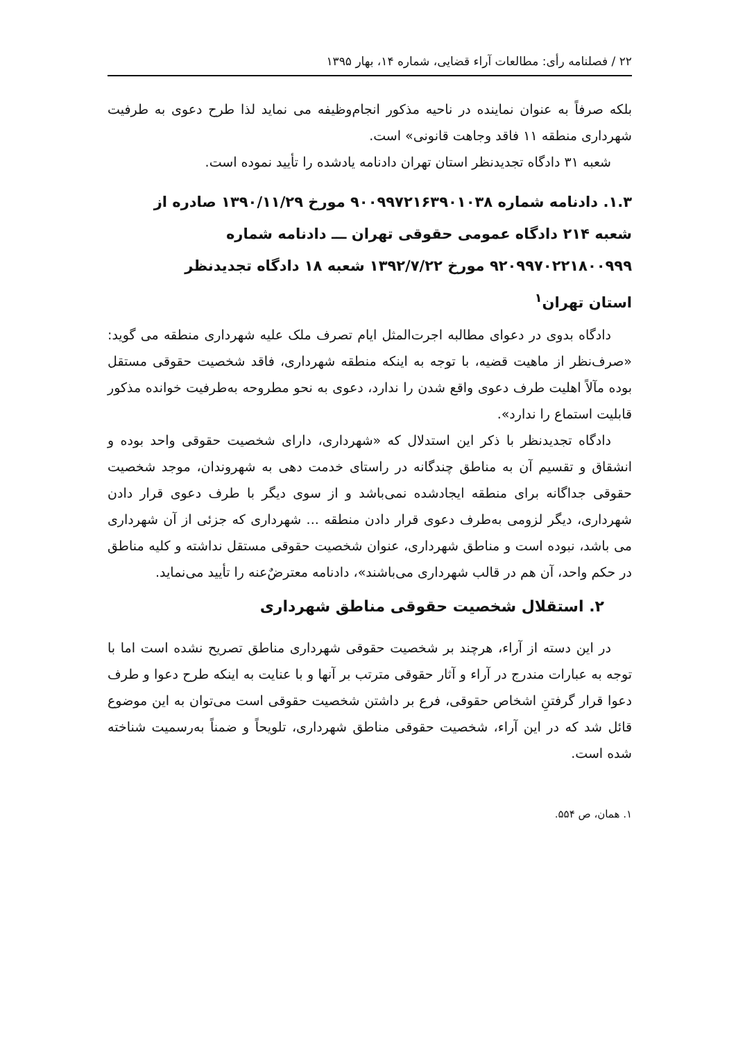۲۲ / فصلنامه رأی: مطالعات آراء قضایی، شماره ۱۴، بهار ۱۳۹۵
بلکه صرفاً به عنوان نماینده در ناحیه مذکور انجام‌وظیفه می نماید لذا طرح دعوی به طرفیت شهرداری منطقه ۱۱ فاقد وجاهت قانونی» است.
شعبه ۳۱ دادگاه تجدیدنظر استان تهران دادنامه یادشده را تأیید نموده است.
۱.۳. دادنامه شماره ۹۰۰۹۹۷۲۱۶۳۹۰۱۰۳۸ مورخ ۱۳۹۰/۱۱/۲۹ صادره از شعبه ۲۱۴ دادگاه عمومی حقوقی تهران ـــ دادنامه شماره ۹۲۰۹۹۷۰۲۲۱۸۰۰۹۹۹ مورخ ۱۳۹۲/۷/۲۲ شعبه ۱۸ دادگاه تجدیدنظر استان تهران<sup>۱</sup>
دادگاه بدوی در دعوای مطالبه اجرت‌المثل ایام تصرف ملک علیه شهرداری منطقه می گوید: «صرف‌نظر از ماهیت قضیه، با توجه به اینکه منطقه شهرداری، فاقد شخصیت حقوقی مستقل بوده مآلاً اهلیت طرف دعوی واقع شدن را ندارد، دعوی به نحو مطروحه به‌طرفیت خوانده مذکور قابلیت استماع را ندارد».
دادگاه تجدیدنظر با ذکر این استدلال که «شهرداری، دارای شخصیت حقوقی واحد بوده و انشقاق و تقسیم آن به مناطق چندگانه در راستای خدمت دهی به شهروندان، موجد شخصیت حقوقی جداگانه برای منطقه ایجادشده نمی‌باشد و از سوی دیگر با طرف دعوی قرار دادن شهرداری، دیگر لزومی به‌طرف دعوی قرار دادن منطقه ... شهرداری که جزئی از آن شهرداری می باشد، نبوده است و مناطق شهرداری، عنوان شخصیت حقوقی مستقل نداشته و کلیه مناطق در حکم واحد، آن هم در قالب شهرداری می‌باشند»، دادنامه معترضٌ‌عنه را تأیید می‌نماید.
۲. استقلال شخصیت حقوقی مناطق شهرداری
در این دسته از آراء، هرچند بر شخصیت حقوقی شهرداری مناطق تصریح نشده است اما با توجه به عبارات مندرج در آراء و آثار حقوقی مترتب بر آنها و با عنایت به اینکه طرح دعوا و طرف دعوا قرار گرفتنِ اشخاص حقوقی، فرع بر داشتن شخصیت حقوقی است می‌توان به این موضوع قائل شد که در این آراء، شخصیت حقوقی مناطق شهرداری، تلویحاً و ضمناً به‌رسمیت شناخته شده است.
۱. همان، ص ۵۵۴.